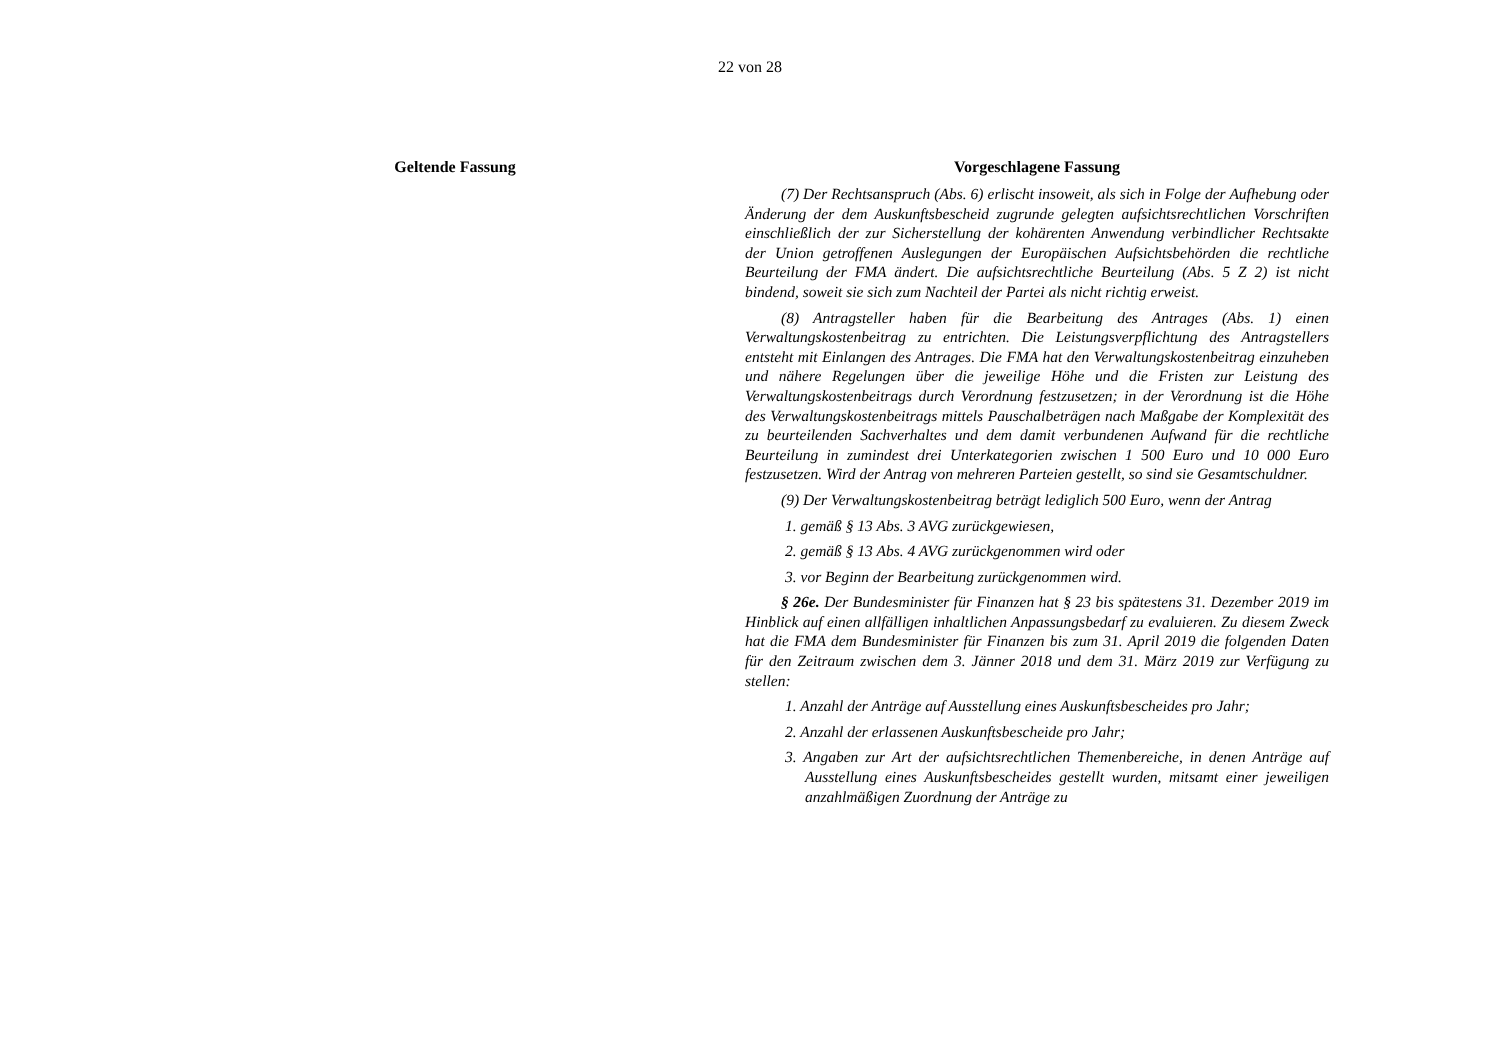22 von 28
Geltende Fassung Vorgeschlagene Fassung
(7) Der Rechtsanspruch (Abs. 6) erlischt insoweit, als sich in Folge der Aufhebung oder Änderung der dem Auskunftsbescheid zugrunde gelegten aufsichtsrechtlichen Vorschriften einschließlich der zur Sicherstellung der kohärenten Anwendung verbindlicher Rechtsakte der Union getroffenen Auslegungen der Europäischen Aufsichtsbehörden die rechtliche Beurteilung der FMA ändert. Die aufsichtsrechtliche Beurteilung (Abs. 5 Z 2) ist nicht bindend, soweit sie sich zum Nachteil der Partei als nicht richtig erweist.
(8) Antragsteller haben für die Bearbeitung des Antrages (Abs. 1) einen Verwaltungskostenbeitrag zu entrichten. Die Leistungsverpflichtung des Antragstellers entsteht mit Einlangen des Antrages. Die FMA hat den Verwaltungskostenbeitrag einzuheben und nähere Regelungen über die jeweilige Höhe und die Fristen zur Leistung des Verwaltungskostenbeitrags durch Verordnung festzusetzen; in der Verordnung ist die Höhe des Verwaltungskostenbeitrags mittels Pauschalbeträgen nach Maßgabe der Komplexität des zu beurteilenden Sachverhaltes und dem damit verbundenen Aufwand für die rechtliche Beurteilung in zumindest drei Unterkategorien zwischen 1 500 Euro und 10 000 Euro festzusetzen. Wird der Antrag von mehreren Parteien gestellt, so sind sie Gesamtschuldner.
(9) Der Verwaltungskostenbeitrag beträgt lediglich 500 Euro, wenn der Antrag
1. gemäß § 13 Abs. 3 AVG zurückgewiesen,
2. gemäß § 13 Abs. 4 AVG zurückgenommen wird oder
3. vor Beginn der Bearbeitung zurückgenommen wird.
§ 26e. Der Bundesminister für Finanzen hat § 23 bis spätestens 31. Dezember 2019 im Hinblick auf einen allfälligen inhaltlichen Anpassungsbedarf zu evaluieren. Zu diesem Zweck hat die FMA dem Bundesminister für Finanzen bis zum 31. April 2019 die folgenden Daten für den Zeitraum zwischen dem 3. Jänner 2018 und dem 31. März 2019 zur Verfügung zu stellen:
1. Anzahl der Anträge auf Ausstellung eines Auskunftsbescheides pro Jahr;
2. Anzahl der erlassenen Auskunftsbescheide pro Jahr;
3. Angaben zur Art der aufsichtsrechtlichen Themenbereiche, in denen Anträge auf Ausstellung eines Auskunftsbescheides gestellt wurden, mitsamt einer jeweiligen anzahlmäßigen Zuordnung der Anträge zu